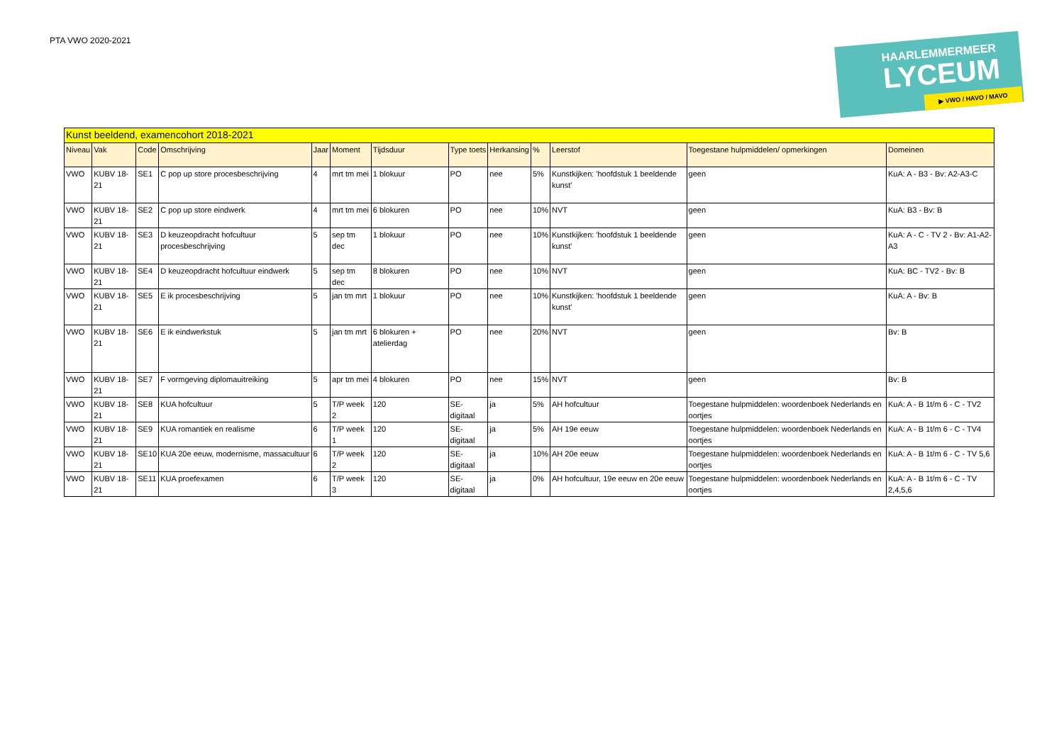PTA VWO 2020-2021
HAARLEMMERMEER
LYCEUM
▶ VWO / HAVO / MAVO
| Kunst beeldend, examencohort 2018-2021 | | | | | | | | | | | | |
| Niveau | Vak | Code | Omschrijving | Jaar | Moment | Tijdsduur | Type toets | Herkansing | % | Leerstof | Toegestane hulpmiddelen/ opmerkingen | Domeinen |
| VWO | KUBV 18-21 | SE1 | C pop up store procesbeschrijving | 4 | mrt tm mei | 1 blokuur | PO | nee | 5% | Kunstkijken: 'hoofdstuk 1 beeldende kunst' | geen | KuA: A - B3 - Bv: A2-A3-C |
| VWO | KUBV 18-21 | SE2 | C pop up store eindwerk | 4 | mrt tm mei | 6 blokuren | PO | nee | 10% | NVT | geen | KuA: B3 - Bv: B |
| VWO | KUBV 18-21 | SE3 | D keuzeopdracht hofcultuur procesbeschrijving | 5 | sep tm dec | 1 blokuur | PO | nee | 10% | Kunstkijken: 'hoofdstuk 1 beeldende kunst' | geen | KuA: A - C - TV 2 - Bv: A1-A2-A3 |
| VWO | KUBV 18-21 | SE4 | D keuzeopdracht hofcultuur eindwerk | 5 | sep tm dec | 8 blokuren | PO | nee | 10% | NVT | geen | KuA: BC - TV2 - Bv: B |
| VWO | KUBV 18-21 | SE5 | E ik procesbeschrijving | 5 | jan tm mrt | 1 blokuur | PO | nee | 10% | Kunstkijken: 'hoofdstuk 1 beeldende kunst' | geen | KuA: A - Bv: B |
| VWO | KUBV 18-21 | SE6 | E ik eindwerkstuk | 5 | jan tm mrt | 6 blokuren + atelierdag | PO | nee | 20% | NVT | geen | Bv: B |
| VWO | KUBV 18-21 | SE7 | F vormgeving diplomauitreiking | 5 | apr tm mei | 4 blokuren | PO | nee | 15% | NVT | geen | Bv: B |
| VWO | KUBV 18-21 | SE8 | KUA hofcultuur | 5 | T/P week 2 | 120 | SE-digitaal | ja | 5% | AH hofcultuur | Toegestane hulpmiddelen: woordenboek Nederlands en oortjes | KuA: A - B 1t/m 6 - C - TV2 |
| VWO | KUBV 18-21 | SE9 | KUA romantiek en realisme | 6 | T/P week 1 | 120 | SE-digitaal | ja | 5% | AH 19e eeuw | Toegestane hulpmiddelen: woordenboek Nederlands en oortjes | KuA: A - B 1t/m 6 - C - TV4 |
| VWO | KUBV 18-21 | SE10 | KUA 20e eeuw, modernisme, massacultuur | 6 | T/P week 2 | 120 | SE-digitaal | ja | 10% | AH 20e eeuw | Toegestane hulpmiddelen: woordenboek Nederlands en oortjes | KuA: A - B 1t/m 6 - C - TV 5,6 |
| VWO | KUBV 18-21 | SE11 | KUA proefexamen | 6 | T/P week 3 | 120 | SE-digitaal | ja | 0% | AH hofcultuur, 19e eeuw en 20e eeuw | Toegestane hulpmiddelen: woordenboek Nederlands en oortjes | KuA: A - B 1t/m 6 - C - TV 2,4,5,6 |